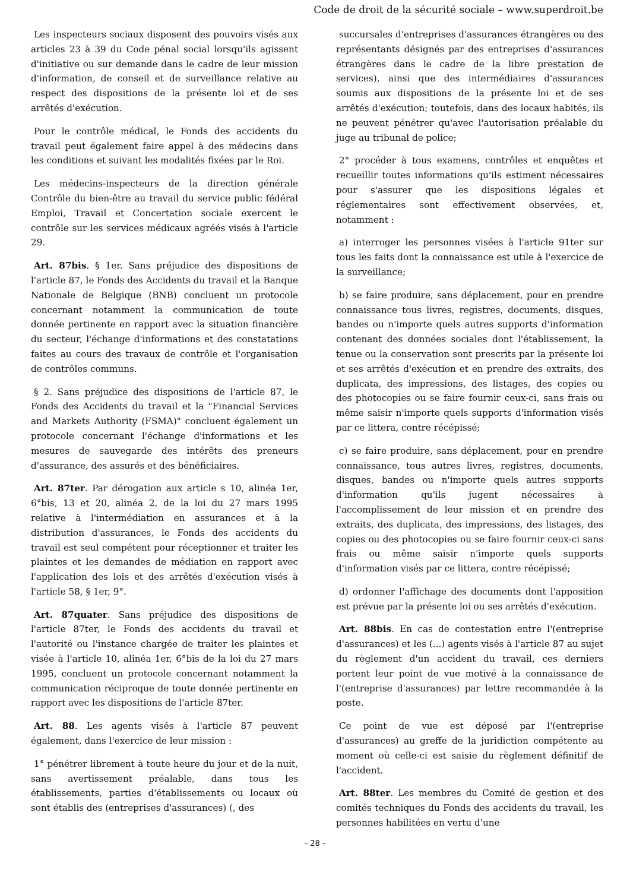Code de droit de la sécurité sociale – www.superdroit.be
Les inspecteurs sociaux disposent des pouvoirs visés aux articles 23 à 39 du Code pénal social lorsqu'ils agissent d'initiative ou sur demande dans le cadre de leur mission d'information, de conseil et de surveillance relative au respect des dispositions de la présente loi et de ses arrêtés d'exécution.
Pour le contrôle médical, le Fonds des accidents du travail peut également faire appel à des médecins dans les conditions et suivant les modalités fixées par le Roi.
Les médecins-inspecteurs de la direction générale Contrôle du bien-être au travail du service public fédéral Emploi, Travail et Concertation sociale exercent le contrôle sur les services médicaux agréés visés à l'article 29.
Art. 87bis. § 1er. Sans préjudice des dispositions de l'article 87, le Fonds des Accidents du travail et la Banque Nationale de Belgique (BNB) concluent un protocole concernant notamment la communication de toute donnée pertinente en rapport avec la situation financière du secteur, l'échange d'informations et des constatations faites au cours des travaux de contrôle et l'organisation de contrôles communs.
§ 2. Sans préjudice des dispositions de l'article 87, le Fonds des Accidents du travail et la "Financial Services and Markets Authority (FSMA)" concluent également un protocole concernant l'échange d'informations et les mesures de sauvegarde des intérêts des preneurs d'assurance, des assurés et des bénéficiaires.
Art. 87ter. Par dérogation aux article s 10, alinéa 1er, 6°bis, 13 et 20, alinéa 2, de la loi du 27 mars 1995 relative à l'intermédiation en assurances et à la distribution d'assurances, le Fonds des accidents du travail est seul compétent pour réceptionner et traiter les plaintes et les demandes de médiation en rapport avec l'application des lois et des arrêtés d'exécution visés à l'article 58, § 1er, 9°.
Art. 87quater. Sans préjudice des dispositions de l'article 87ter, le Fonds des accidents du travail et l'autorité ou l'instance chargée de traiter les plaintes et visée à l'article 10, alinéa 1er, 6°bis de la loi du 27 mars 1995, concluent un protocole concernant notamment la communication réciproque de toute donnée pertinente en rapport avec les dispositions de l'article 87ter.
Art. 88. Les agents visés à l'article 87 peuvent également, dans l'exercice de leur mission :
1° pénétrer librement à toute heure du jour et de la nuit, sans avertissement préalable, dans tous les établissements, parties d'établissements ou locaux où sont établis des (entreprises d'assurances) (, des
succursales d'entreprises d'assurances étrangères ou des représentants désignés par des entreprises d'assurances étrangères dans le cadre de la libre prestation de services), ainsi que des intermédiaires d'assurances soumis aux dispositions de la présente loi et de ses arrêtés d'exécution; toutefois, dans des locaux habités, ils ne peuvent pénétrer qu'avec l'autorisation préalable du juge au tribunal de police;
2° procéder à tous examens, contrôles et enquêtes et recueillir toutes informations qu'ils estiment nécessaires pour s'assurer que les dispositions légales et réglementaires sont effectivement observées, et, notamment :
a) interroger les personnes visées à l'article 91ter sur tous les faits dont la connaissance est utile à l'exercice de la surveillance;
b) se faire produire, sans déplacement, pour en prendre connaissance tous livres, registres, documents, disques, bandes ou n'importe quels autres supports d'information contenant des données sociales dont l'établissement, la tenue ou la conservation sont prescrits par la présente loi et ses arrêtés d'exécution et en prendre des extraits, des duplicata, des impressions, des listages, des copies ou des photocopies ou se faire fournir ceux-ci, sans frais ou même saisir n'importe quels supports d'information visés par ce littera, contre récépissé;
c) se faire produire, sans déplacement, pour en prendre connaissance, tous autres livres, registres, documents, disques, bandes ou n'importe quels autres supports d'information qu'ils jugent nécessaires à l'accomplissement de leur mission et en prendre des extraits, des duplicata, des impressions, des listages, des copies ou des photocopies ou se faire fournir ceux-ci sans frais ou même saisir n'importe quels supports d'information visés par ce littera, contre récépissé;
d) ordonner l'affichage des documents dont l'apposition est prévue par la présente loi ou ses arrêtés d'exécution.
Art. 88bis. En cas de contestation entre l'(entreprise d'assurances) et les (...) agents visés à l'article 87 au sujet du règlement d'un accident du travail, ces derniers portent leur point de vue motivé à la connaissance de l'(entreprise d'assurances) par lettre recommandée à la poste.
Ce point de vue est déposé par l'(entreprise d'assurances) au greffe de la juridiction compétente au moment où celle-ci est saisie du règlement définitif de l'accident.
Art. 88ter. Les membres du Comité de gestion et des comités techniques du Fonds des accidents du travail, les personnes habilitées en vertu d'une
- 28 -